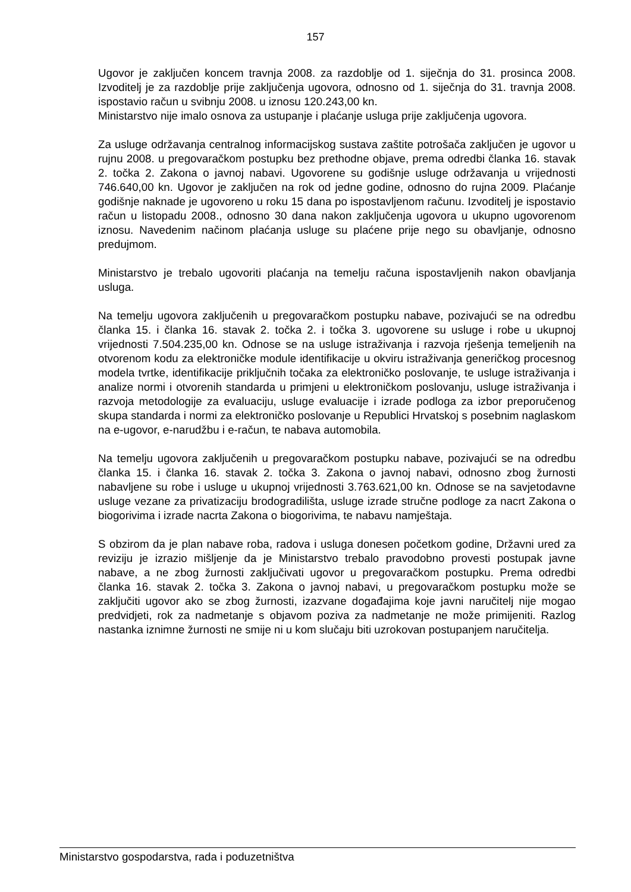157
Ugovor je zaključen koncem travnja 2008. za razdoblje od 1. siječnja do 31. prosinca 2008. Izvoditelj je za razdoblje prije zaključenja ugovora, odnosno od 1. siječnja do 31. travnja 2008. ispostavio račun u svibnju 2008. u iznosu 120.243,00 kn.
Ministarstvo nije imalo osnova za ustupanje i plaćanje usluga prije zaključenja ugovora.
Za usluge održavanja centralnog informacijskog sustava zaštite potrošača zaključen je ugovor u rujnu 2008. u pregovaračkom postupku bez prethodne objave, prema odredbi članka 16. stavak 2. točka 2. Zakona o javnoj nabavi. Ugovorene su godišnje usluge održavanja u vrijednosti 746.640,00 kn. Ugovor je zaključen na rok od jedne godine, odnosno do rujna 2009. Plaćanje godišnje naknade je ugovoreno u roku 15 dana po ispostavljenom računu. Izvoditelj je ispostavio račun u listopadu 2008., odnosno 30 dana nakon zaključenja ugovora u ukupno ugovorenom iznosu. Navedenim načinom plaćanja usluge su plaćene prije nego su obavljanje, odnosno predujmom.
Ministarstvo je trebalo ugovoriti plaćanja na temelju računa ispostavljenih nakon obavljanja usluga.
Na temelju ugovora zaključenih u pregovaračkom postupku nabave, pozivajući se na odredbu članka 15. i članka 16. stavak 2. točka 2. i točka 3. ugovorene su usluge i robe u ukupnoj vrijednosti 7.504.235,00 kn. Odnose se na usluge istraživanja i razvoja rješenja temeljenih na otvorenom kodu za elektroničke module identifikacije u okviru istraživanja generičkog procesnog modela tvrtke, identifikacije priključnih točaka za elektroničko poslovanje, te usluge istraživanja i analize normi i otvorenih standarda u primjeni u elektroničkom poslovanju, usluge istraživanja i razvoja metodologije za evaluaciju, usluge evaluacije i izrade podloga za izbor preporučenog skupa standarda i normi za elektroničko poslovanje u Republici Hrvatskoj s posebnim naglaskom na e-ugovor, e-narudžbu i e-račun, te nabava automobila.
Na temelju ugovora zaključenih u pregovaračkom postupku nabave, pozivajući se na odredbu članka 15. i članka 16. stavak 2. točka 3. Zakona o javnoj nabavi, odnosno zbog žurnosti nabavljene su robe i usluge u ukupnoj vrijednosti 3.763.621,00 kn. Odnose se na savjetodavne usluge vezane za privatizaciju brodogradilišta, usluge izrade stručne podloge za nacrt Zakona o biogorivima i izrade nacrta Zakona o biogorivima, te nabavu namještaja.
S obzirom da je plan nabave roba, radova i usluga donesen početkom godine, Državni ured za reviziju je izrazio mišljenje da je Ministarstvo trebalo pravodobno provesti postupak javne nabave, a ne zbog žurnosti zaključivati ugovor u pregovaračkom postupku. Prema odredbi članka 16. stavak 2. točka 3. Zakona o javnoj nabavi, u pregovaračkom postupku može se zaključiti ugovor ako se zbog žurnosti, izazvane događajima koje javni naručitelj nije mogao predvidjeti, rok za nadmetanje s objavom poziva za nadmetanje ne može primijeniti. Razlog nastanka iznimne žurnosti ne smije ni u kom slučaju biti uzrokovan postupanjem naručitelja.
Ministarstvo gospodarstva, rada i poduzetništva